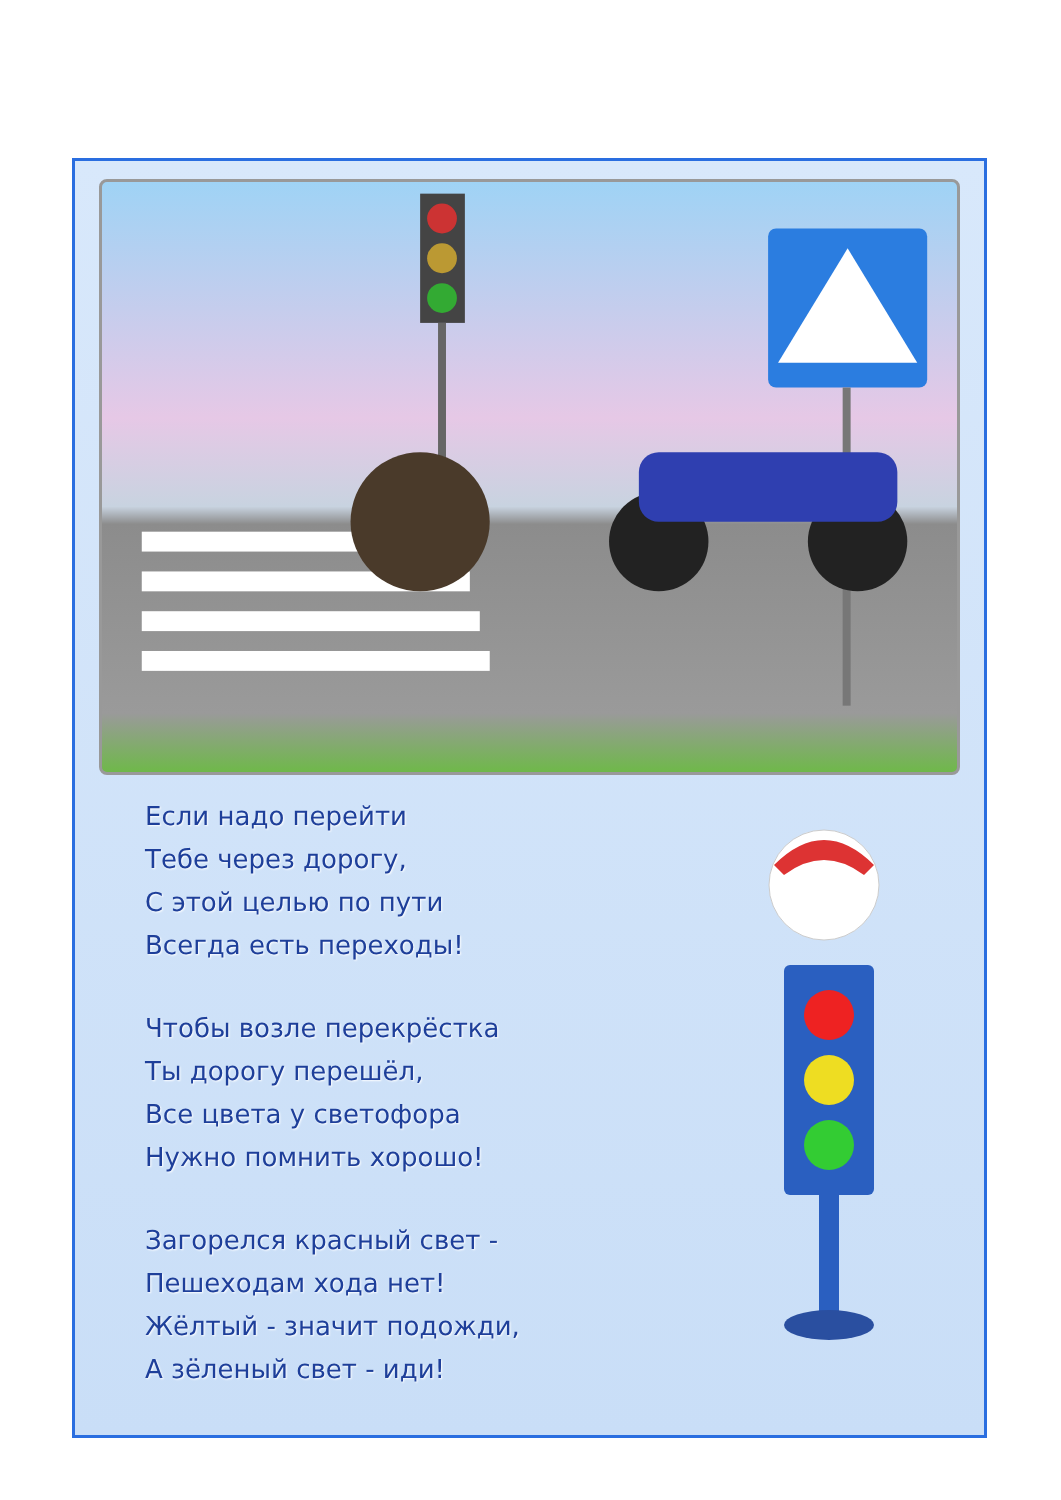Если надо перейти
Тебе через дорогу,
С этой целью по пути
Всегда есть переходы!
Чтобы возле перекрёстка
Ты дорогу перешёл,
Все цвета у светофора
Нужно помнить хорошо!
Загорелся красный свет -
Пешеходам хода нет!
Жёлтый - значит подожди,
А зёленый свет - иди!